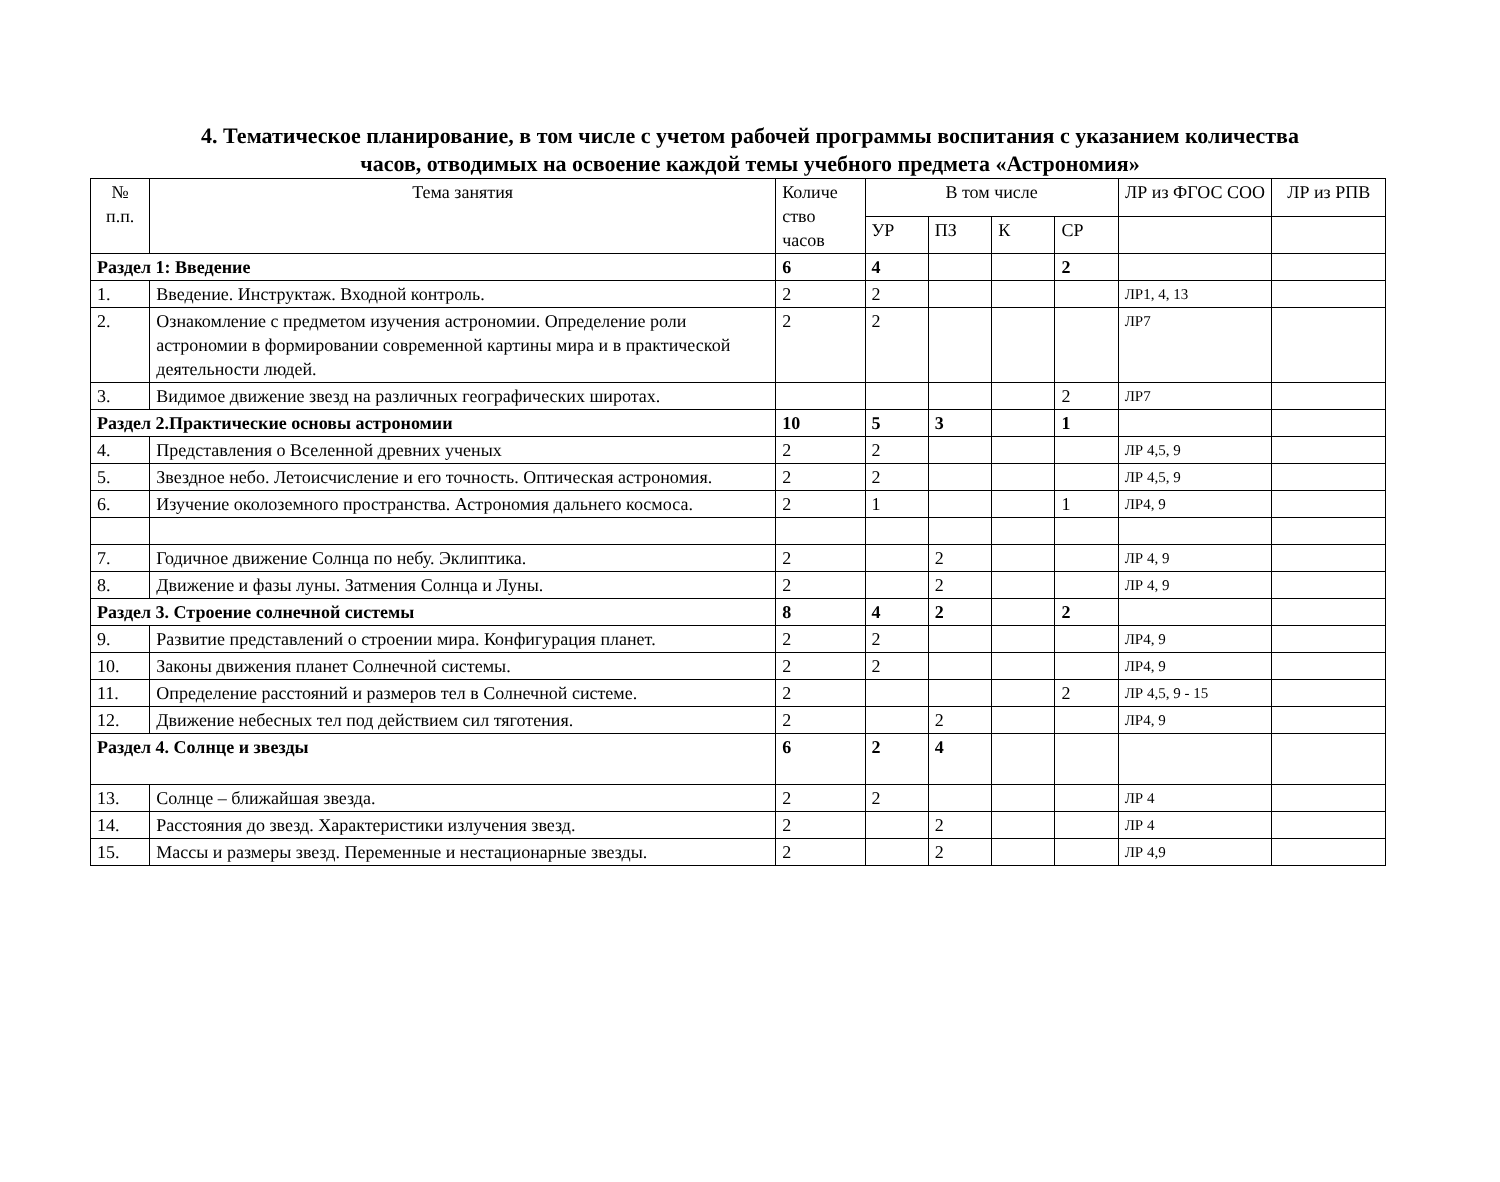4. Тематическое планирование, в том числе с учетом рабочей программы воспитания с указанием количества
часов, отводимых на освоение каждой темы учебного предмета «Астрономия»
| № п.п. | Тема занятия | Количе ство часов | В том числе | | | | ЛР из ФГОС СОО | ЛР из РПВ |
| --- | --- | --- | --- | --- | --- | --- | --- | --- |
| | | | УР | ПЗ | К | СР | | |
| Раздел 1: Введение | | 6 | 4 | | | 2 | | |
| 1. | Введение. Инструктаж. Входной контроль. | 2 | 2 | | | | ЛР1, 4, 13 | |
| 2. | Ознакомление с предметом изучения астрономии. Определение роли астрономии в формировании современной картины мира и в практической деятельности людей. | 2 | 2 | | | | ЛР7 | |
| 3. | Видимое движение звезд на различных географических широтах. | | | | | 2 | ЛР7 | |
| Раздел 2.Практические основы астрономии | | 10 | 5 | 3 | | 1 | | |
| 4. | Представления о Вселенной древних ученых | 2 | 2 | | | | ЛР 4,5, 9 | |
| 5. | Звездное небо. Летоисчисление и его точность. Оптическая астрономия. | 2 | 2 | | | | ЛР 4,5, 9 | |
| 6. | Изучение околоземного пространства. Астрономия дальнего космоса. | 2 | 1 | | | 1 | ЛР4, 9 | |
| 7. | Годичное движение Солнца по небу. Эклиптика. | 2 | | 2 | | | ЛР 4, 9 | |
| 8. | Движение и фазы луны. Затмения Солнца и Луны. | 2 | | 2 | | | ЛР 4, 9 | |
| Раздел 3. Строение солнечной системы | | 8 | 4 | 2 | | 2 | | |
| 9. | Развитие представлений о строении мира. Конфигурация планет. | 2 | 2 | | | | ЛР4, 9 | |
| 10. | Законы движения планет Солнечной системы. | 2 | 2 | | | | ЛР4, 9 | |
| 11. | Определение расстояний и размеров тел в Солнечной системе. | 2 | | | | 2 | ЛР 4,5, 9 - 15 | |
| 12. | Движение небесных тел под действием сил тяготения. | 2 | | 2 | | | ЛР4, 9 | |
| Раздел 4. Солнце и звезды | | 6 | 2 | 4 | | | | |
| 13. | Солнце – ближайшая звезда. | 2 | 2 | | | | ЛР 4 | |
| 14. | Расстояния до звезд. Характеристики излучения звезд. | 2 | | 2 | | | ЛР 4 | |
| 15. | Массы и размеры звезд. Переменные и нестационарные звезды. | 2 | | 2 | | | ЛР 4,9 | |